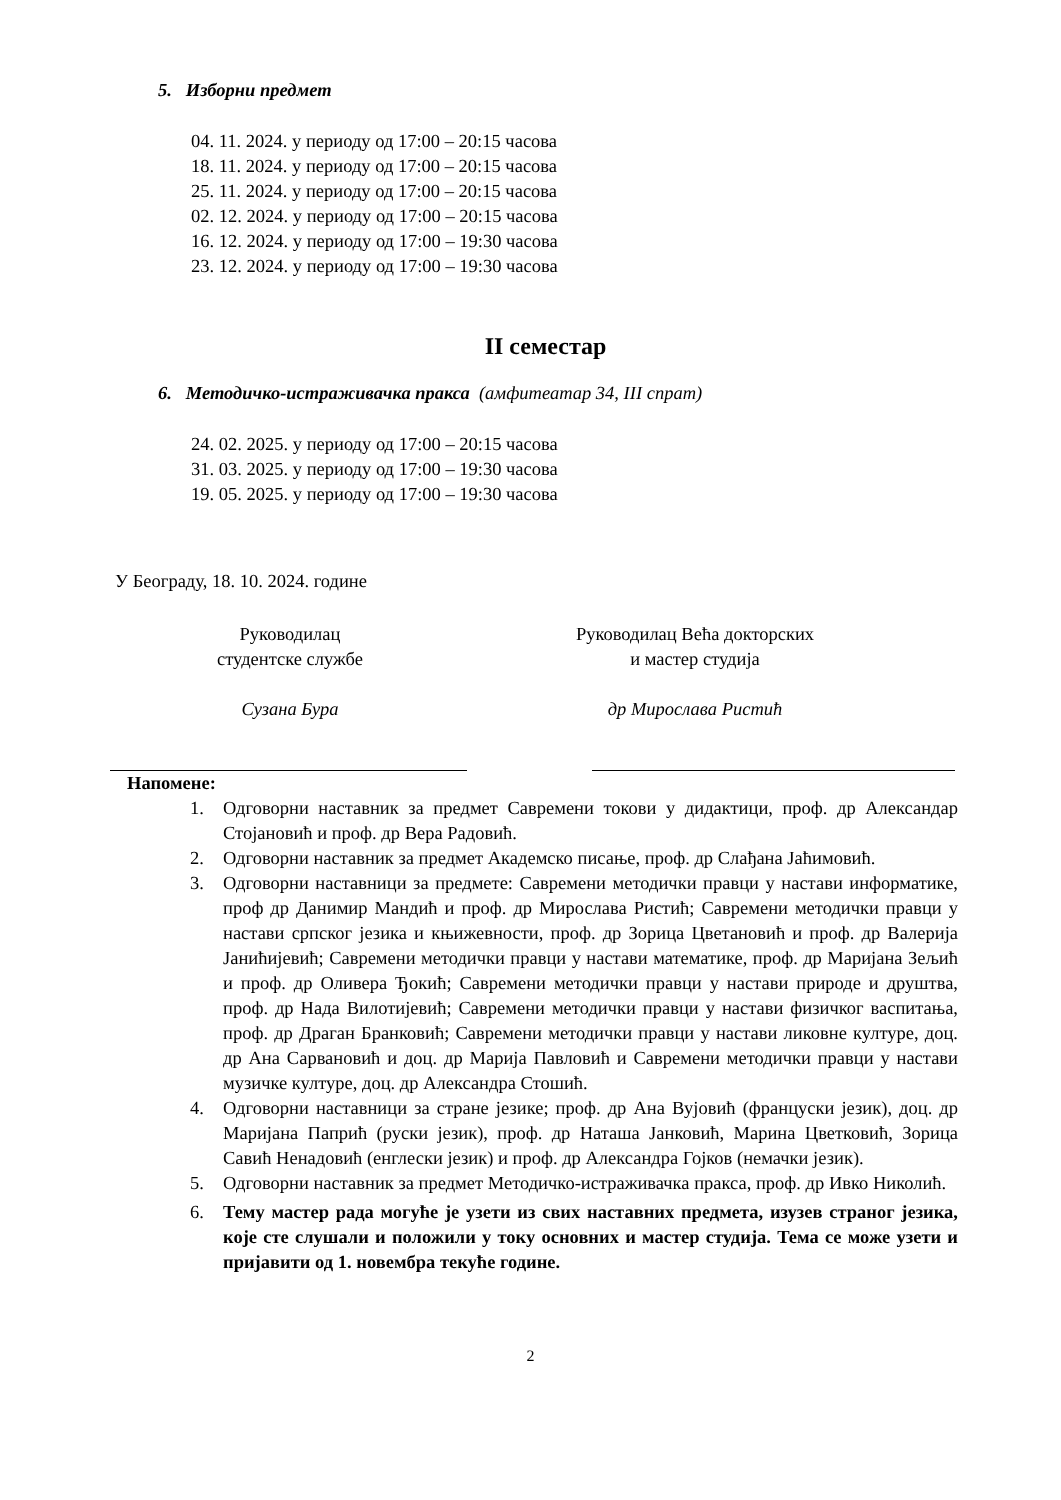5. Изборни предмет
04. 11. 2024. у периоду од 17:00 – 20:15 часова
18. 11. 2024. у периоду од 17:00 – 20:15 часова
25. 11. 2024. у периоду од 17:00 – 20:15 часова
02. 12. 2024. у периоду од 17:00 – 20:15 часова
16. 12. 2024. у периоду од 17:00 – 19:30 часова
23. 12. 2024. у периоду од 17:00 – 19:30 часова
II семестар
6. Методичко-истраживачка пракса (амфитеатар 34, III спрат)
24. 02. 2025. у периоду од 17:00 – 20:15 часова
31. 03. 2025. у периоду од 17:00 – 19:30 часова
19. 05. 2025. у периоду од 17:00 – 19:30 часова
У Београду, 18. 10. 2024. године
Руководилац
студентске службе
Сузана Бура
Руководилац Већа докторских
и мастер студија
др Мирослава Ристић
Напомене:
1. Одговорни наставник за предмет Савремени токови у дидактици, проф. др Александар Стојановић и проф. др Вера Радовић.
2. Одговорни наставник за предмет Академско писање, проф. др Слађана Јаћимовић.
3. Одговорни наставници за предмете: Савремени методички правци у настави информатике, проф др Данимир Мандић и проф. др Мирослава Ристић; Савремени методички правци у настави српског језика и књижевности, проф. др Зорица Цветановић и проф. др Валерија Јанићијевић; Савремени методички правци у настави математике, проф. др Маријана Зељић и проф. др Оливера Ђокић; Савремени методички правци у настави природе и друштва, проф. др Нада Вилотијевић; Савремени методички правци у настави физичког васпитања, проф. др Драган Бранковић; Савремени методички правци у настави ликовне културе, доц. др Ана Сарвановић и доц. др Марија Павловић и Савремени методички правци у настави музичке културе, доц. др Александра Стошић.
4. Одговорни наставници за стране језике; проф. др Ана Вујовић (француски језик), доц. др Маријана Папрић (руски језик), проф. др Наташа Јанковић, Марина Цветковић, Зорица Савић Ненадовић (енглески језик) и проф. др Александра Гојков (немачки језик).
5. Одговорни наставник за предмет Методичко-истраживачка пракса, проф. др Ивко Николић.
6. Тему мастер рада могуће је узети из свих наставних предмета, изузев страног језика, које сте слушали и положили у току основних и мастер студија. Тема се може узети и пријавити од 1. новембра текуће године.
2